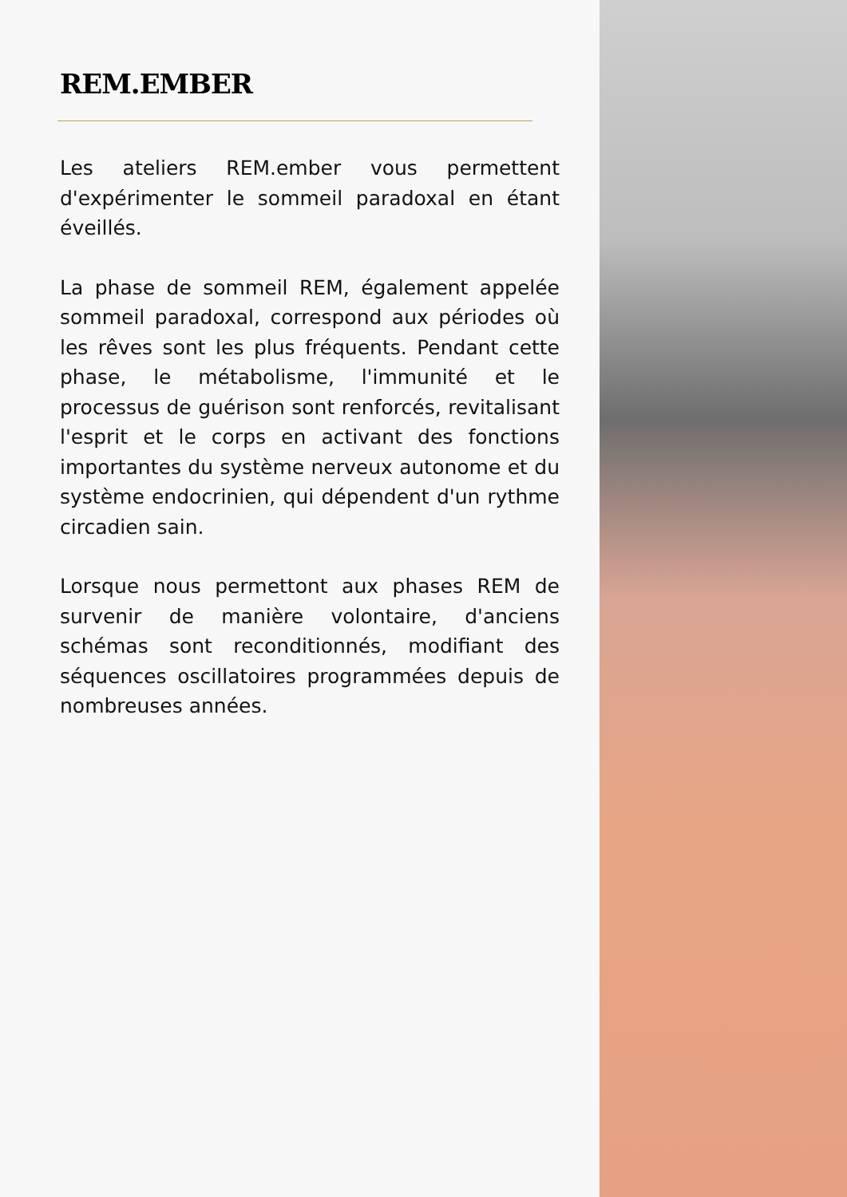REM.EMBER
Les ateliers REM.ember vous permettent d'expérimenter le sommeil paradoxal en étant éveillés.
La phase de sommeil REM, également appelée sommeil paradoxal, correspond aux périodes où les rêves sont les plus fréquents. Pendant cette phase, le métabolisme, l'immunité et le processus de guérison sont renforcés, revitalisant l'esprit et le corps en activant des fonctions importantes du système nerveux autonome et du système endocrinien, qui dépendent d'un rythme circadien sain.
Lorsque nous permettont aux phases REM de survenir de manière volontaire, d'anciens schémas sont reconditionnés, modifiant des séquences oscillatoires programmées depuis de nombreuses années.